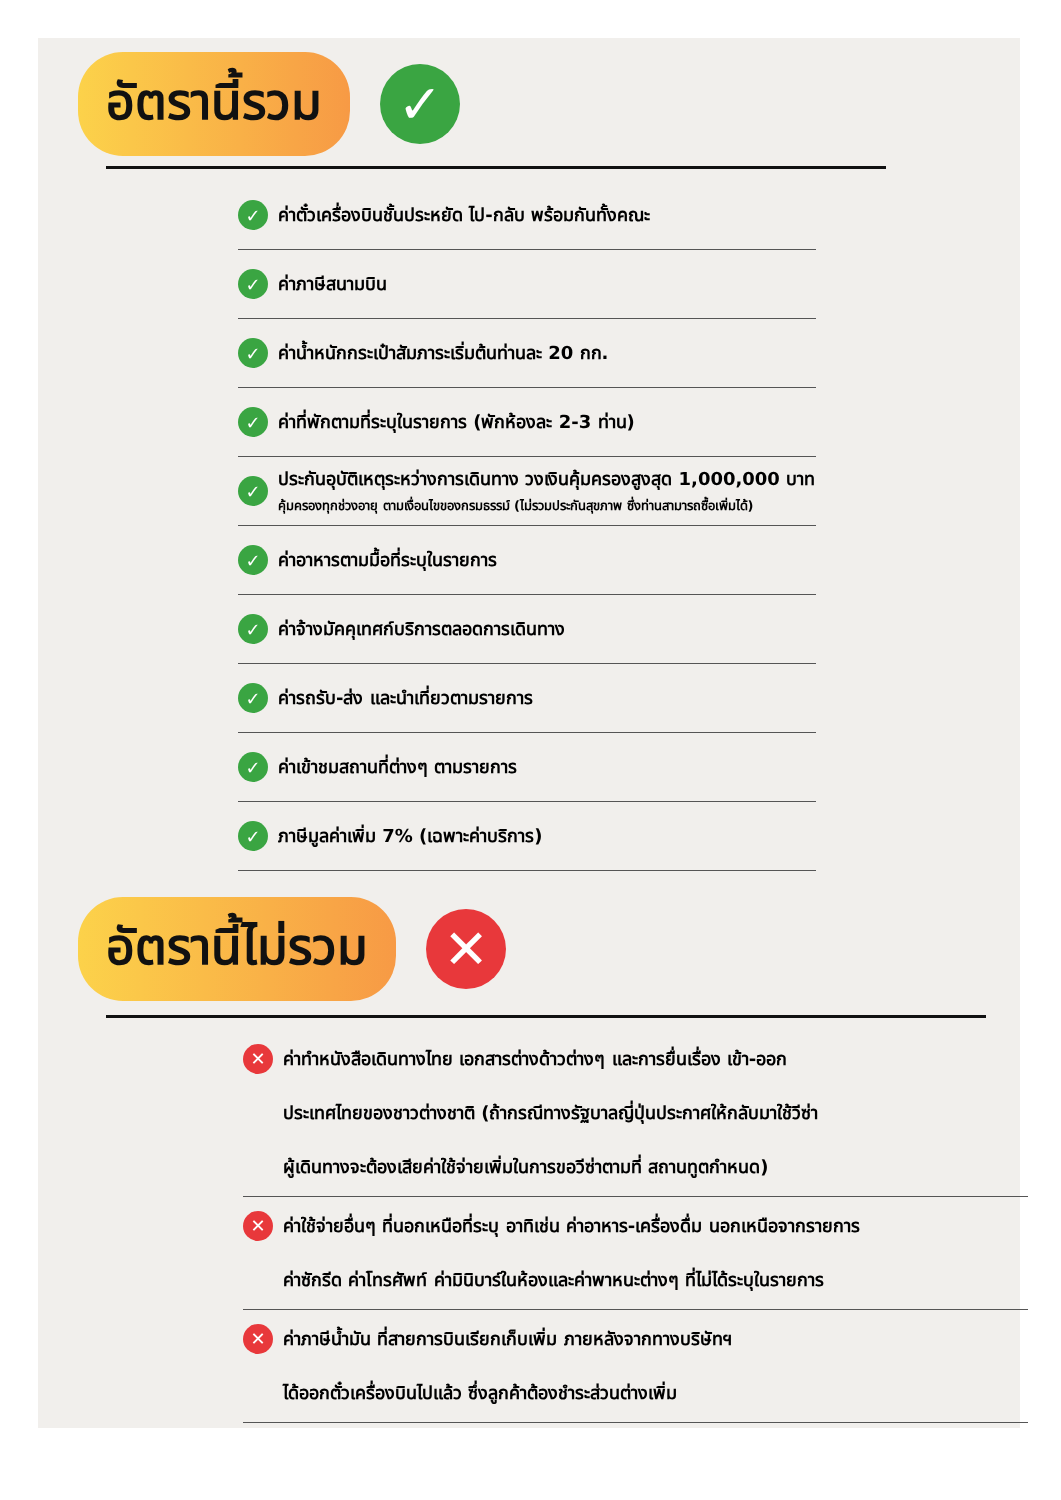อัตรานี้รวม
✓
✓ ค่าตั๋วเครื่องบินชั้นประหยัด ไป-กลับ พร้อมกันทั้งคณะ
✓ ค่าภาษีสนามบิน
✓ ค่าน้ำหนักกระเป๋าสัมภาระเริ่มต้นท่านละ 20 กก.
✓ ค่าที่พักตามที่ระบุในรายการ (พักห้องละ 2-3 ท่าน)
✓
ประกันอุบัติเหตุระหว่างการเดินทาง วงเงินคุ้มครองสูงสุด 1,000,000 บาท
คุ้มครองทุกช่วงอายุ ตามเงื่อนไขของกรมธรรม์ (ไม่รวมประกันสุขภาพ ซึ่งท่านสามารถซื้อเพิ่มได้)
✓ ค่าอาหารตามมื้อที่ระบุในรายการ
✓ ค่าจ้างมัคคุเทศก์บริการตลอดการเดินทาง
✓ ค่ารถรับ-ส่ง และนำเที่ยวตามรายการ
✓ ค่าเข้าชมสถานที่ต่างๆ ตามรายการ
✓ ภาษีมูลค่าเพิ่ม 7% (เฉพาะค่าบริการ)
อัตรานี้ไม่รวม
✕
✕
ค่าทำหนังสือเดินทางไทย เอกสารต่างด้าวต่างๆ และการยื่นเรื่อง เข้า-ออก
ประเทศไทยของชาวต่างชาติ (ถ้ากรณีทางรัฐบาลญี่ปุ่นประกาศให้กลับมาใช้วีซ่า
ผู้เดินทางจะต้องเสียค่าใช้จ่ายเพิ่มในการขอวีซ่าตามที่ สถานทูตกำหนด)
✕
ค่าใช้จ่ายอื่นๆ ที่นอกเหนือที่ระบุ อาทิเช่น ค่าอาหาร-เครื่องดื่ม นอกเหนือจากรายการ
ค่าซักรีด ค่าโทรศัพท์ ค่ามินิบาร์ในห้องและค่าพาหนะต่างๆ ที่ไม่ได้ระบุในรายการ
✕
ค่าภาษีน้ำมัน ที่สายการบินเรียกเก็บเพิ่ม ภายหลังจากทางบริษัทฯ
ได้ออกตั๋วเครื่องบินไปแล้ว ซึ่งลูกค้าต้องชำระส่วนต่างเพิ่ม